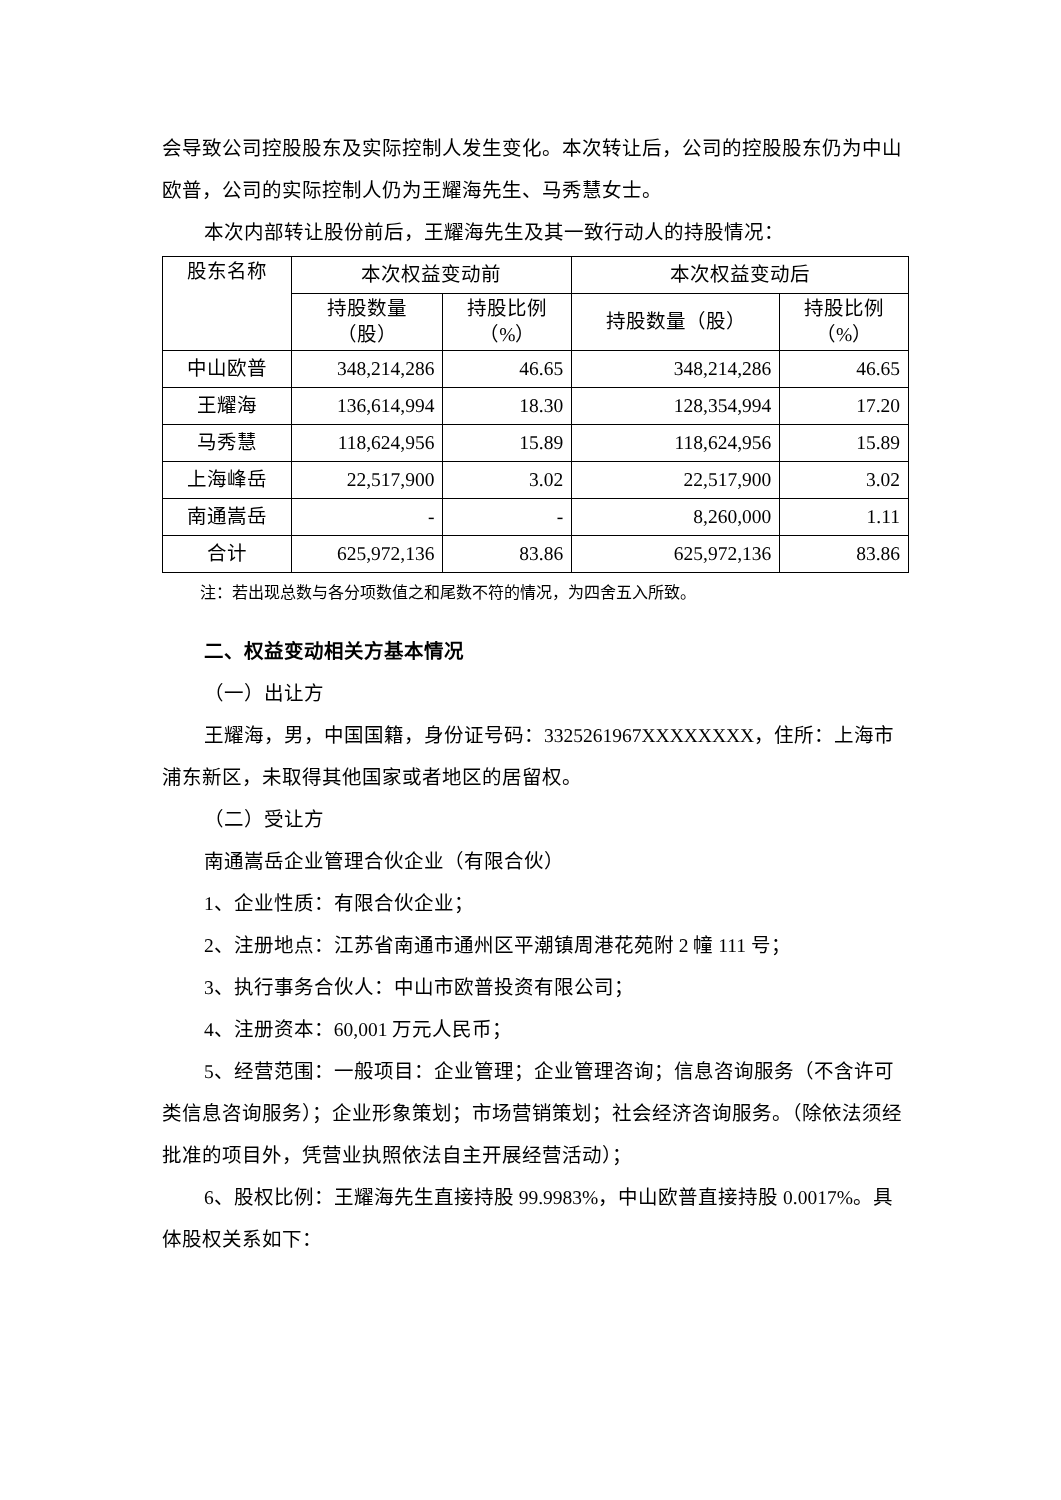会导致公司控股股东及实际控制人发生变化。本次转让后，公司的控股股东仍为中山欧普，公司的实际控制人仍为王耀海先生、马秀慧女士。
本次内部转让股份前后，王耀海先生及其一致行动人的持股情况：
| 股东名称 | 本次权益变动前 | | 本次权益变动后 | |
| --- | --- | --- | --- | --- |
| | 持股数量 （股） | 持股比例 （%） | 持股数量（股） | 持股比例 （%） |
| 中山欧普 | 348,214,286 | 46.65 | 348,214,286 | 46.65 |
| 王耀海 | 136,614,994 | 18.30 | 128,354,994 | 17.20 |
| 马秀慧 | 118,624,956 | 15.89 | 118,624,956 | 15.89 |
| 上海峰岳 | 22,517,900 | 3.02 | 22,517,900 | 3.02 |
| 南通嵩岳 | - | - | 8,260,000 | 1.11 |
| 合计 | 625,972,136 | 83.86 | 625,972,136 | 83.86 |
注：若出现总数与各分项数值之和尾数不符的情况，为四舍五入所致。
二、权益变动相关方基本情况
（一）出让方
王耀海，男，中国国籍，身份证号码：3325261967XXXXXXXX，住所：上海市浦东新区，未取得其他国家或者地区的居留权。
（二）受让方
南通嵩岳企业管理合伙企业（有限合伙）
1、企业性质：有限合伙企业；
2、注册地点：江苏省南通市通州区平潮镇周港花苑附 2 幢 111 号；
3、执行事务合伙人：中山市欧普投资有限公司；
4、注册资本：60,001 万元人民币；
5、经营范围：一般项目：企业管理；企业管理咨询；信息咨询服务（不含许可类信息咨询服务）；企业形象策划；市场营销策划；社会经济咨询服务。（除依法须经批准的项目外，凭营业执照依法自主开展经营活动）；
6、股权比例：王耀海先生直接持股 99.9983%，中山欧普直接持股 0.0017%。具体股权关系如下：